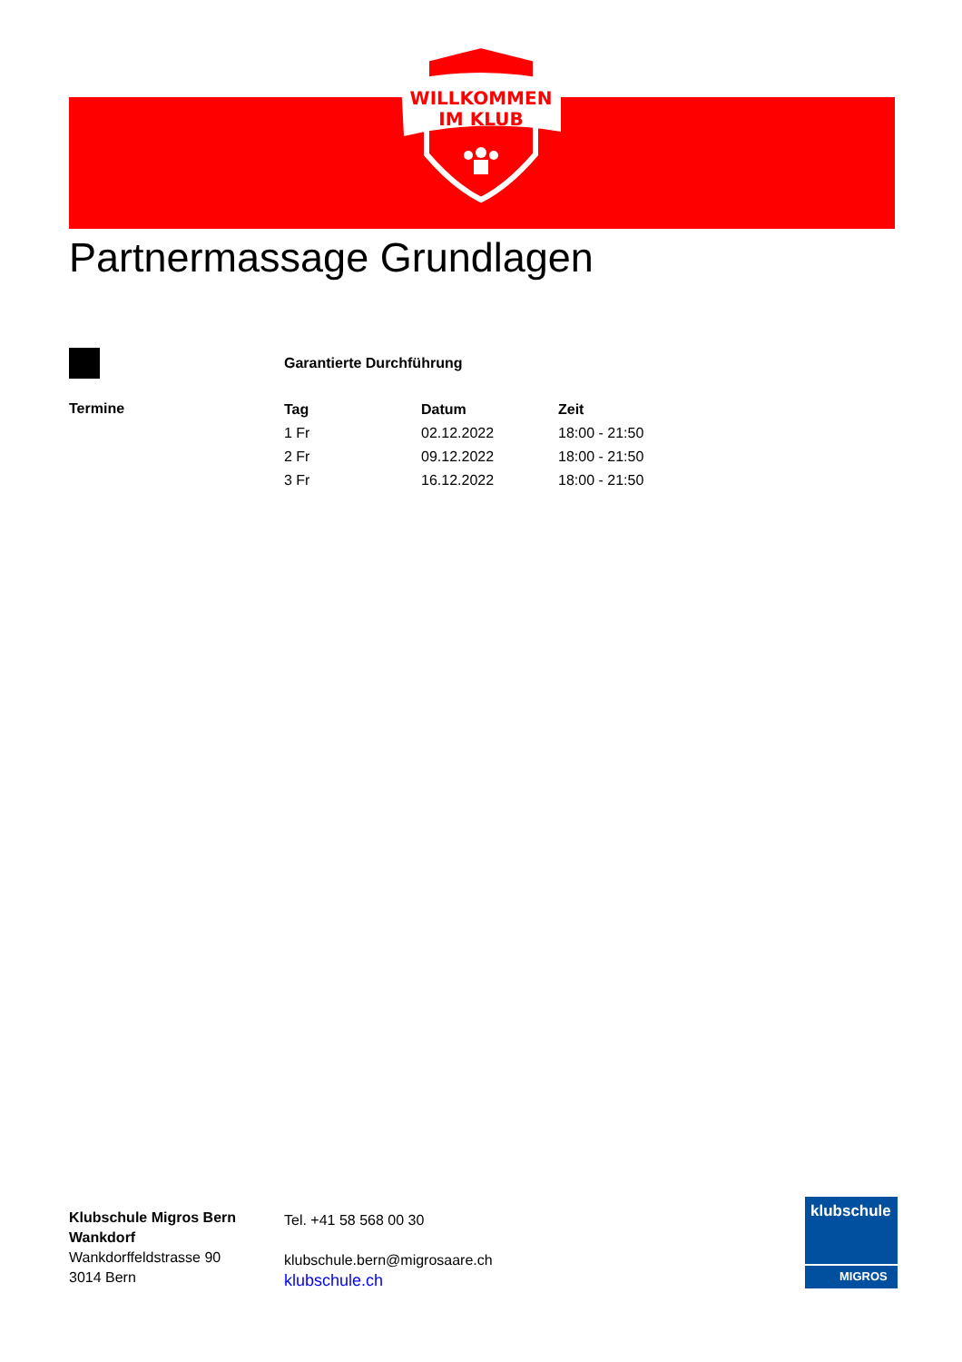WILLKOMMEN
IM KLUB
Partnermassage Grundlagen
Garantierte Durchführung
Termine
| Tag | Datum | Zeit |
| --- | --- | --- |
| 1 Fr | 02.12.2022 | 18:00 - 21:50 |
| 2 Fr | 09.12.2022 | 18:00 - 21:50 |
| 3 Fr | 16.12.2022 | 18:00 - 21:50 |
Klubschule Migros Bern
Wankdorf
Wankdorffeldstrasse 90
3014 Bern
Tel. +41 58 568 00 30
klubschule.bern@migrosaare.ch
klubschule.ch
klubschule
MIGROS